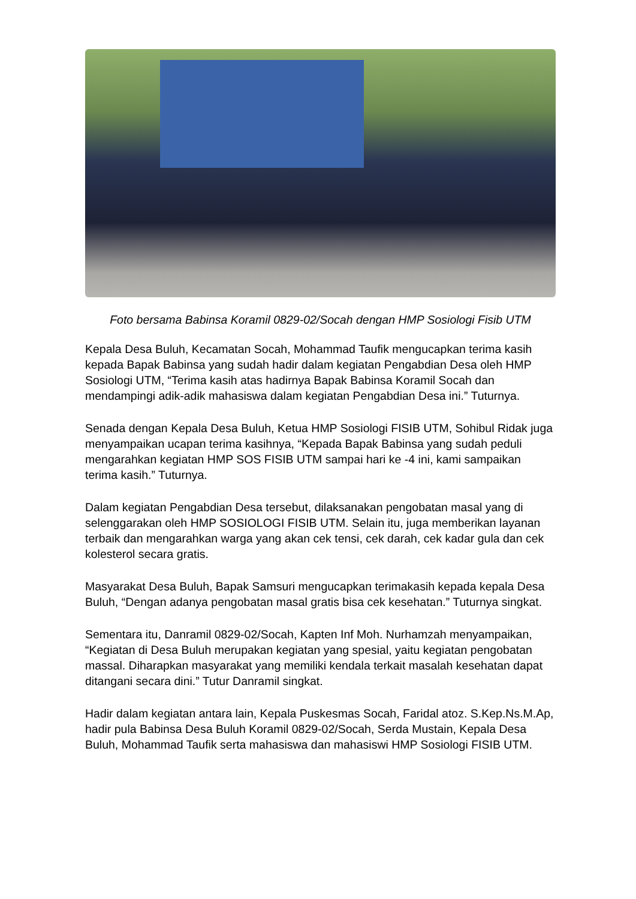Foto bersama Babinsa Koramil 0829-02/Socah dengan HMP Sosiologi Fisib UTM
Kepala Desa Buluh, Kecamatan Socah, Mohammad Taufik mengucapkan terima kasih kepada Bapak Babinsa yang sudah hadir dalam kegiatan Pengabdian Desa oleh HMP Sosiologi UTM, “Terima kasih atas hadirnya Bapak Babinsa Koramil Socah dan mendampingi adik-adik mahasiswa dalam kegiatan Pengabdian Desa ini.” Tuturnya.
Senada dengan Kepala Desa Buluh, Ketua HMP Sosiologi FISIB UTM, Sohibul Ridak juga menyampaikan ucapan terima kasihnya, “Kepada Bapak Babinsa yang sudah peduli mengarahkan kegiatan HMP SOS FISIB UTM sampai hari ke -4 ini, kami sampaikan terima kasih.” Tuturnya.
Dalam kegiatan Pengabdian Desa tersebut, dilaksanakan pengobatan masal yang di selenggarakan oleh HMP SOSIOLOGI FISIB UTM. Selain itu, juga memberikan layanan terbaik dan mengarahkan warga yang akan cek tensi, cek darah, cek kadar gula dan cek kolesterol secara gratis.
Masyarakat Desa Buluh, Bapak Samsuri mengucapkan terimakasih kepada kepala Desa Buluh, “Dengan adanya pengobatan masal gratis bisa cek kesehatan.” Tuturnya singkat.
Sementara itu, Danramil 0829-02/Socah, Kapten Inf Moh. Nurhamzah menyampaikan, “Kegiatan di Desa Buluh merupakan kegiatan yang spesial, yaitu kegiatan pengobatan massal. Diharapkan masyarakat yang memiliki kendala terkait masalah kesehatan dapat ditangani secara dini.” Tutur Danramil singkat.
Hadir dalam kegiatan antara lain, Kepala Puskesmas Socah, Faridal atoz. S.Kep.Ns.M.Ap, hadir pula Babinsa Desa Buluh Koramil 0829-02/Socah, Serda Mustain, Kepala Desa Buluh, Mohammad Taufik serta mahasiswa dan mahasiswi HMP Sosiologi FISIB UTM.